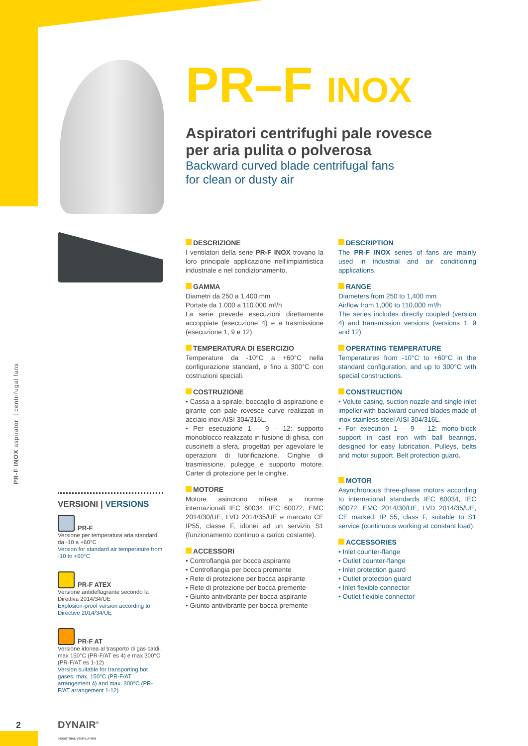PR-F INOX aspiratori | centrifugal fans
PR–F INOX
Aspiratori centrifughi pale rovesce
per aria pulita o polverosa
Backward curved blade centrifugal fans
for clean or dusty air
DESCRIZIONE
I ventilatori della serie PR-F INOX trovano la loro principale applicazione nell'impiantistica industriale e nel condizionamento.
GAMMA
Diametri da 250 a 1.400 mm
Portate da 1.000 a 110.000 m³/h
La serie prevede esecuzioni direttamente accoppiate (esecuzione 4) e a trasmissione (esecuzione 1, 9 e 12).
TEMPERATURA DI ESERCIZIO
Temperature da -10°C a +60°C nella configurazione standard, e fino a 300°C con costruzioni speciali.
COSTRUZIONE
• Cassa a a spirale, boccaglio di aspirazione e girante con pale rovesce curve realizzati in acciaio inox AISI 304/316L.
• Per esecuzione 1 – 9 – 12: supporto monoblocco realizzato in fusione di ghisa, con cuscinetti a sfera, progettati per agevolare le operazioni di lubrificazione. Cinghie di trasmissione, pulegge e supporto motore. Carter di protezione per le cinghie.
MOTORE
Motore asincrono trifase a norme internazionali IEC 60034, IEC 60072, EMC 2014/30/UE, LVD 2014/35/UE e marcato CE IP55, classe F, idonei ad un servizio S1 (funzionamento continuo a carico costante).
ACCESSORI
• Controflangia per bocca aspirante
• Controflangia per bocca premente
• Rete di protezione per bocca aspirante
• Rete di protezione per bocca premente
• Giunto antivibrante per bocca aspirante
• Giunto antivibrante per bocca premente
DESCRIPTION
The PR-F INOX series of fans are mainly used in industrial and air conditioning applications.
RANGE
Diameters from 250 to 1,400 mm
Airflow from 1,000 to 110,000 m³/h
The series includes directly coupled (version 4) and transmission versions (versions 1, 9 and 12).
OPERATING TEMPERATURE
Temperatures from -10°C to +60°C in the standard configuration, and up to 300°C with special constructions.
CONSTRUCTION
• Volute casing, suction nozzle and single inlet impeller with backward curved blades made of inox stainless steel AISI 304/316L.
• For execution 1 – 9 – 12: mono-block support in cast iron with ball bearings, designed for easy lubrication. Pulleys, belts and motor support. Belt protection guard.
MOTOR
Asynchronous three-phase motors according to international standards IEC 60034, IEC 60072, EMC 2014/30/UE, LVD 2014/35/UE, CE marked, IP 55, class F, suitable to S1 service (continuous working at constant load).
ACCESSORIES
• Inlet counter-flange
• Outlet counter-flange
• Inlet protection guard
• Outlet protection guard
• Inlet flexible connector
• Outlet flexible connector
VERSIONI | VERSIONS
PR-F
Versione per temperatura aria standard da -10 a +60°C
Version for standard air temperature from -10 to +60°C
PR-F ATEX
Versione antideflagrante secondo la Direttiva 2014/34/UE
Explosion-proof version according to Directive 2014/34/UE
PR-F AT
Versione idonea al trasporto di gas caldi, max 150°C (PR-F/AT es 4) e max 300°C (PR-F/AT es 1-12)
Version suitable for transporting hot gases, max. 150°C (PR-F/AT arrangement 4) and max. 300°C (PR-F/AT arrangement 1-12)
2
DYNAIR<sup>®</sup>
INDUSTRIAL VENTILATION